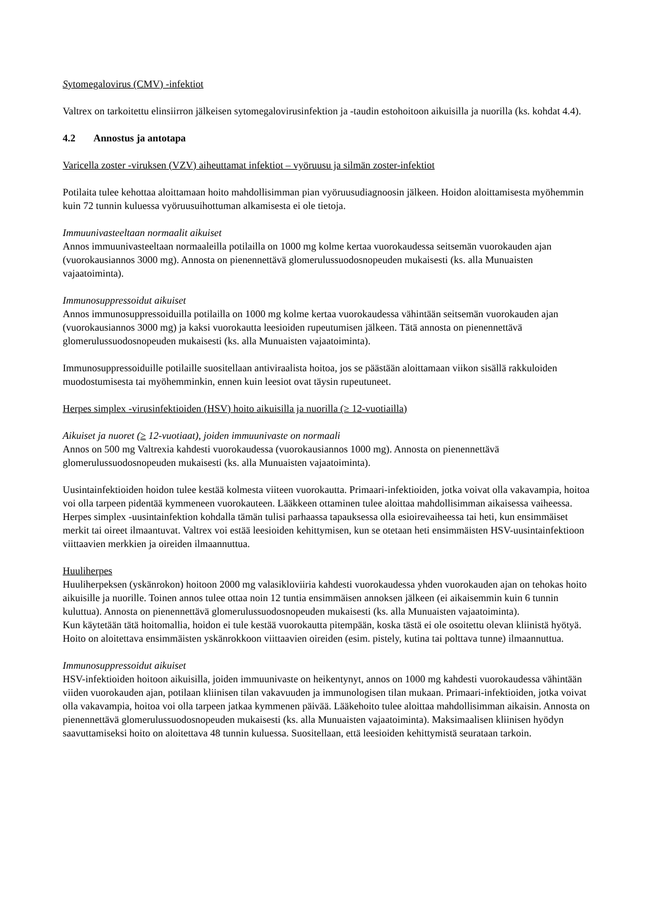Sytomegalovirus (CMV) -infektiot
Valtrex on tarkoitettu elinsiirron jälkeisen sytomegalovirusinfektion ja -taudin estohoitoon aikuisilla ja nuorilla (ks. kohdat 4.4).
4.2 Annostus ja antotapa
Varicella zoster -viruksen (VZV) aiheuttamat infektiot – vyöruusu ja silmän zoster-infektiot
Potilaita tulee kehottaa aloittamaan hoito mahdollisimman pian vyöruusudiagnoosin jälkeen. Hoidon aloittamisesta myöhemmin kuin 72 tunnin kuluessa vyöruusuihottuman alkamisesta ei ole tietoja.
Immuunivasteeltaan normaalit aikuiset
Annos immuunivasteeltaan normaaleilla potilailla on 1000 mg kolme kertaa vuorokaudessa seitsemän vuorokauden ajan (vuorokausiannos 3000 mg). Annosta on pienennettävä glomerulussuodosnopeuden mukaisesti (ks. alla Munuaisten vajaatoiminta).
Immunosuppressoidut aikuiset
Annos immunosuppressoiduilla potilailla on 1000 mg kolme kertaa vuorokaudessa vähintään seitsemän vuorokauden ajan (vuorokausiannos 3000 mg) ja kaksi vuorokautta leesioiden rupeutumisen jälkeen. Tätä annosta on pienennettävä glomerulussuodosnopeuden mukaisesti (ks. alla Munuaisten vajaatoiminta).
Immunosuppressoiduille potilaille suositellaan antiviraalista hoitoa, jos se päästään aloittamaan viikon sisällä rakkuloiden muodostumisesta tai myöhemminkin, ennen kuin leesiot ovat täysin rupeutuneet.
Herpes simplex -virusinfektioiden (HSV) hoito aikuisilla ja nuorilla (≥ 12-vuotiailla)
Aikuiset ja nuoret (≥ 12-vuotiaat), joiden immuunivaste on normaali
Annos on 500 mg Valtrexia kahdesti vuorokaudessa (vuorokausiannos 1000 mg). Annosta on pienennettävä glomerulussuodosnopeuden mukaisesti (ks. alla Munuaisten vajaatoiminta).
Uusintainfektioiden hoidon tulee kestää kolmesta viiteen vuorokautta. Primaari-infektioiden, jotka voivat olla vakavampia, hoitoa voi olla tarpeen pidentää kymmeneen vuorokauteen. Lääkkeen ottaminen tulee aloittaa mahdollisimman aikaisessa vaiheessa. Herpes simplex -uusintainfektion kohdalla tämän tulisi parhaassa tapauksessa olla esioirevaiheessa tai heti, kun ensimmäiset merkit tai oireet ilmaantuvat. Valtrex voi estää leesioiden kehittymisen, kun se otetaan heti ensimmäisten HSV-uusintainfektioon viittaavien merkkien ja oireiden ilmaannuttua.
Huuliherpes
Huuliherpeksen (yskänrokon) hoitoon 2000 mg valasikloviiria kahdesti vuorokaudessa yhden vuorokauden ajan on tehokas hoito aikuisille ja nuorille. Toinen annos tulee ottaa noin 12 tuntia ensimmäisen annoksen jälkeen (ei aikaisemmin kuin 6 tunnin kuluttua). Annosta on pienennettävä glomerulussuodosnopeuden mukaisesti (ks. alla Munuaisten vajaatoiminta).
Kun käytetään tätä hoitomallia, hoidon ei tule kestää vuorokautta pitempään, koska tästä ei ole osoitettu olevan kliinistä hyötyä. Hoito on aloitettava ensimmäisten yskänrokkoon viittaavien oireiden (esim. pistely, kutina tai polttava tunne) ilmaannuttua.
Immunosuppressoidut aikuiset
HSV-infektioiden hoitoon aikuisilla, joiden immuunivaste on heikentynyt, annos on 1000 mg kahdesti vuorokaudessa vähintään viiden vuorokauden ajan, potilaan kliinisen tilan vakavuuden ja immunologisen tilan mukaan. Primaari-infektioiden, jotka voivat olla vakavampia, hoitoa voi olla tarpeen jatkaa kymmenen päivää. Lääkehoito tulee aloittaa mahdollisimman aikaisin. Annosta on pienennettävä glomerulussuodosnopeuden mukaisesti (ks. alla Munuaisten vajaatoiminta). Maksimaalisen kliinisen hyödyn saavuttamiseksi hoito on aloitettava 48 tunnin kuluessa. Suositellaan, että leesioiden kehittymistä seurataan tarkoin.